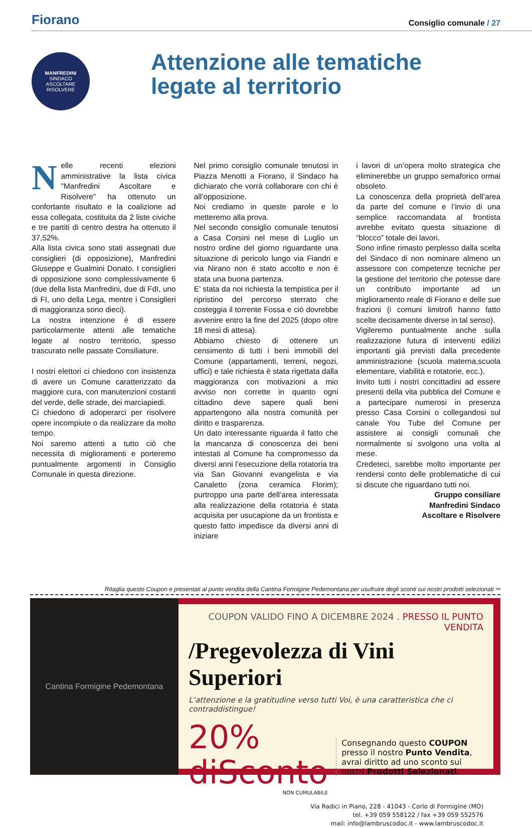Fiorano
Consiglio comunale / 27
MANFREDINI
SINDACO
ASCOLTARE RISOLVERE
Attenzione alle tematiche
legate al territorio
Nelle recenti elezioni amministrative la lista civica "Manfredini Ascoltare e Risolvere" ha ottenuto un confortante risultato e la coalizione ad essa collegata, costituita da 2 liste civiche e tre partiti di centro destra ha ottenuto il 37,52%.
Alla lista civica sono stati assegnati due consiglieri (di opposizione), Manfredini Giuseppe e Gualmini Donato. I consiglieri di opposizione sono complessivamente 6 (due della lista Manfredini, due di FdI, uno di FI, uno della Lega, mentre i Consiglieri di maggioranza sono dieci).
La nostra intenzione è di essere particolarmente attenti alle tematiche legate al nostro territorio, spesso trascurato nelle passate Consiliature.
I nostri elettori ci chiedono con insistenza di avere un Comune caratterizzato da maggiore cura, con manutenzioni costanti del verde, delle strade, dei marciapiedi.
Ci chiedono di adoperarci per risolvere opere incompiute o da realizzare da molto tempo.
Noi saremo attenti a tutto ciò che necessita di miglioramenti e porteremo puntualmente argomenti in Consiglio Comunale in questa direzione.
Nel primo consiglio comunale tenutosi in Piazza Menotti a Fiorano, il Sindaco ha dichiarato che vorrà collaborare con chi è all’opposizione.
Noi crediamo in queste parole e lo metteremo alla prova.
Nel secondo consiglio comunale tenutosi a Casa Corsini nel mese di Luglio un nostro ordine del giorno riguardante una situazione di pericolo lungo via Fiandri e via Nirano non è stato accolto e non è stata una buona partenza.
E’ stata da noi richiesta la tempistica per il ripristino del percorso sterrato che costeggia il torrente Fossa e ciò dovrebbe avvenire entro la fine del 2025 (dopo oltre 18 mesi di attesa).
Abbiamo chiesto di ottenere un censimento di tutti i beni immobili del Comune (appartamenti, terreni, negozi, uffici) e tale richiesta è stata rigettata dalla maggioranza con motivazioni a mio avviso non corrette in quanto ogni cittadino deve sapere quali beni appartengono alla nostra comunità per diritto e trasparenza.
Un dato interessante riguarda il fatto che la mancanza di conoscenza dei beni intestati al Comune ha compromesso da diversi anni l’esecuzione della rotatoria tra via San Giovanni evangelista e via Canaletto (zona ceramica Florim); purtroppo una parte dell’area interessata alla realizzazione della rotatoria è stata acquisita per usucapione da un frontista e questo fatto impedisce da diversi anni di iniziare
i lavori di un’opera molto strategica che eliminerebbe un gruppo semaforico ormai obsoleto.
La conoscenza della proprietà dell’area da parte del comune e l’invio di una semplice raccomandata al frontista avrebbe evitato questa situazione di “blocco” totale dei lavori.
Sono infine rimasto perplesso dalla scelta del Sindaco di non nominare almeno un assessore con competenze tecniche per la gestione del territorio che potesse dare un contributo importante ad un miglioramento reale di Fiorano e delle sue frazioni (i comuni limitrofi hanno fatto scelte decisamente diverse in tal senso).
Vigileremo puntualmente anche sulla realizzazione futura di interventi edilizi importanti già previsti dalla precedente amministrazione (scuola materna,scuola elementare, viabilità e rotatorie, ecc.).
Invito tutti i nostri concittadini ad essere presenti della vita pubblica del Comune e a partecipare numerosi in presenza presso Casa Corsini o collegandosi sul canale You Tube del Comune per assistere ai consigli comunali che normalmente si svolgono una volta al mese.
Credeteci, sarebbe molto importante per rendersi conto delle problematiche di cui si discute che riguardano tutti noi.
Gruppo consiliare
Manfredini Sindaco
Ascoltare e Risolvere
Ritaglia questo Coupon e presentati al punto vendita della Cantina Formigine Pedemontana per usufruire degli sconti sui nostri prodotti selezionati ✂
Cantina Formigine Pedemontana
COUPON VALIDO FINO A DICEMBRE 2024 . PRESSO IL PUNTO VENDITA
/Pregevolezza di Vini Superiori
L’attenzione e la gratitudine verso tutti Voi, è una caratteristica che ci contraddistingue!
20% diSconto
NON CUMULABILE
Consegnando questo COUPON presso il nostro Punto Vendita, avrai diritto ad uno sconto sui nostri Prodotti Selezionati.
Via Radici in Piano, 228 - 41043 - Corlo di Formigine (MO)
tel. +39 059 558122 / fax +39 059 552576
mail: info@lambruscodoc.it - www.lambruscodoc.it